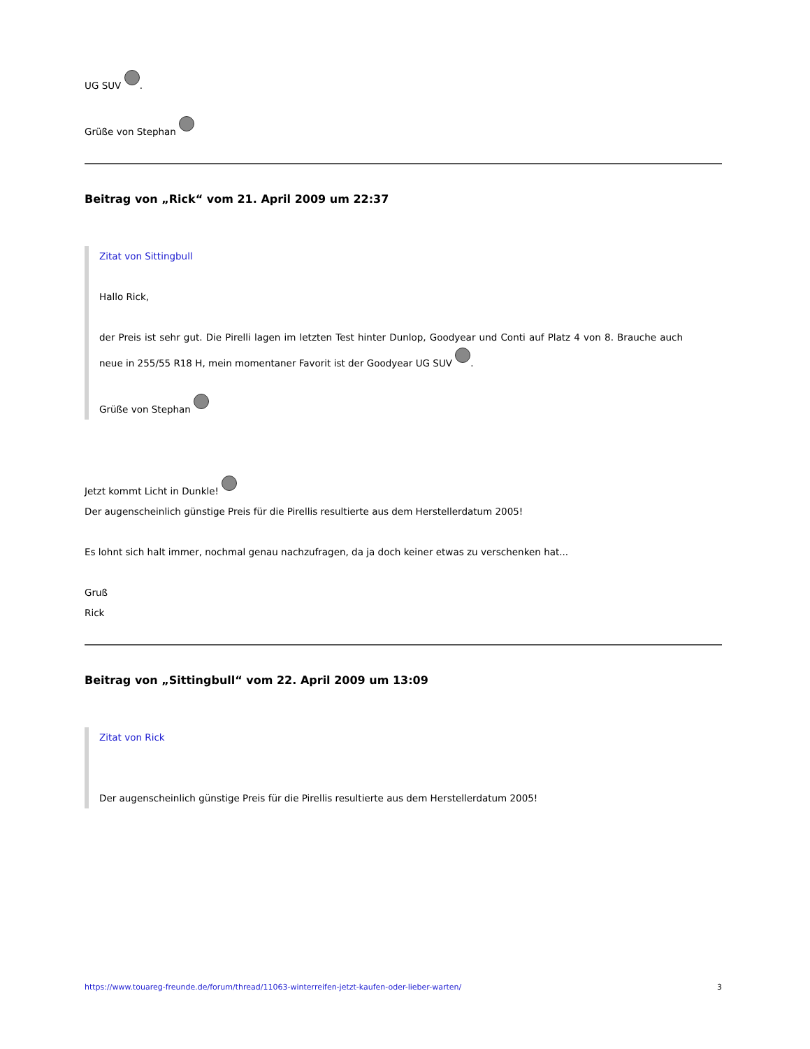UG SUV .
Grüße von Stephan
Beitrag von „Rick“ vom 21. April 2009 um 22:37
Zitat von Sittingbull
Hallo Rick,
der Preis ist sehr gut. Die Pirelli lagen im letzten Test hinter Dunlop, Goodyear und Conti auf Platz 4 von 8. Brauche auch neue in 255/55 R18 H, mein momentaner Favorit ist der Goodyear UG SUV .
Grüße von Stephan
Jetzt kommt Licht in Dunkle!
Der augenscheinlich günstige Preis für die Pirellis resultierte aus dem Herstellerdatum 2005!
Es lohnt sich halt immer, nochmal genau nachzufragen, da ja doch keiner etwas zu verschenken hat...
Gruß
Rick
Beitrag von „Sittingbull“ vom 22. April 2009 um 13:09
Zitat von Rick
Der augenscheinlich günstige Preis für die Pirellis resultierte aus dem Herstellerdatum 2005!
https://www.touareg-freunde.de/forum/thread/11063-winterreifen-jetzt-kaufen-oder-lieber-warten/ 3